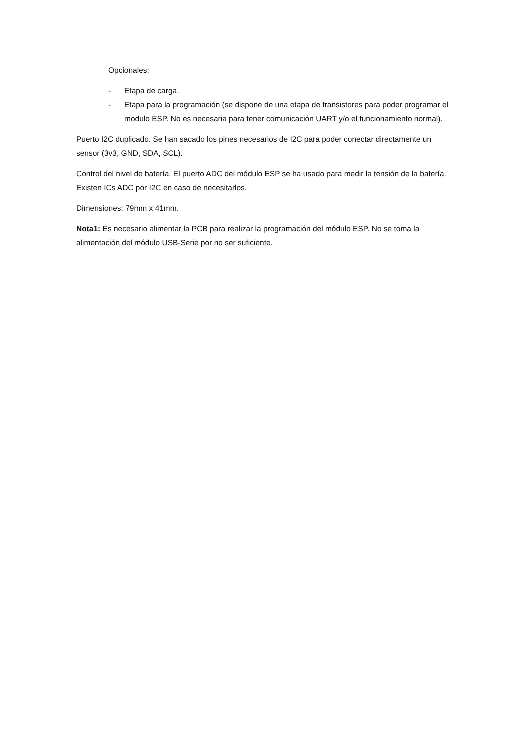Opcionales:
- Etapa de carga.
- Etapa para la programación (se dispone de una etapa de transistores para poder programar el modulo ESP. No es necesaria para tener comunicación UART y/o el funcionamiento normal).
Puerto I2C duplicado. Se han sacado los pines necesarios de I2C para poder conectar directamente un sensor (3v3, GND, SDA, SCL).
Control del nivel de batería. El puerto ADC del módulo ESP se ha usado para medir la tensión de la batería. Existen ICs ADC por I2C en caso de necesitarlos.
Dimensiones: 79mm x 41mm.
Nota1: Es necesario alimentar la PCB para realizar la programación del módulo ESP. No se toma la alimentación del módulo USB-Serie por no ser suficiente.